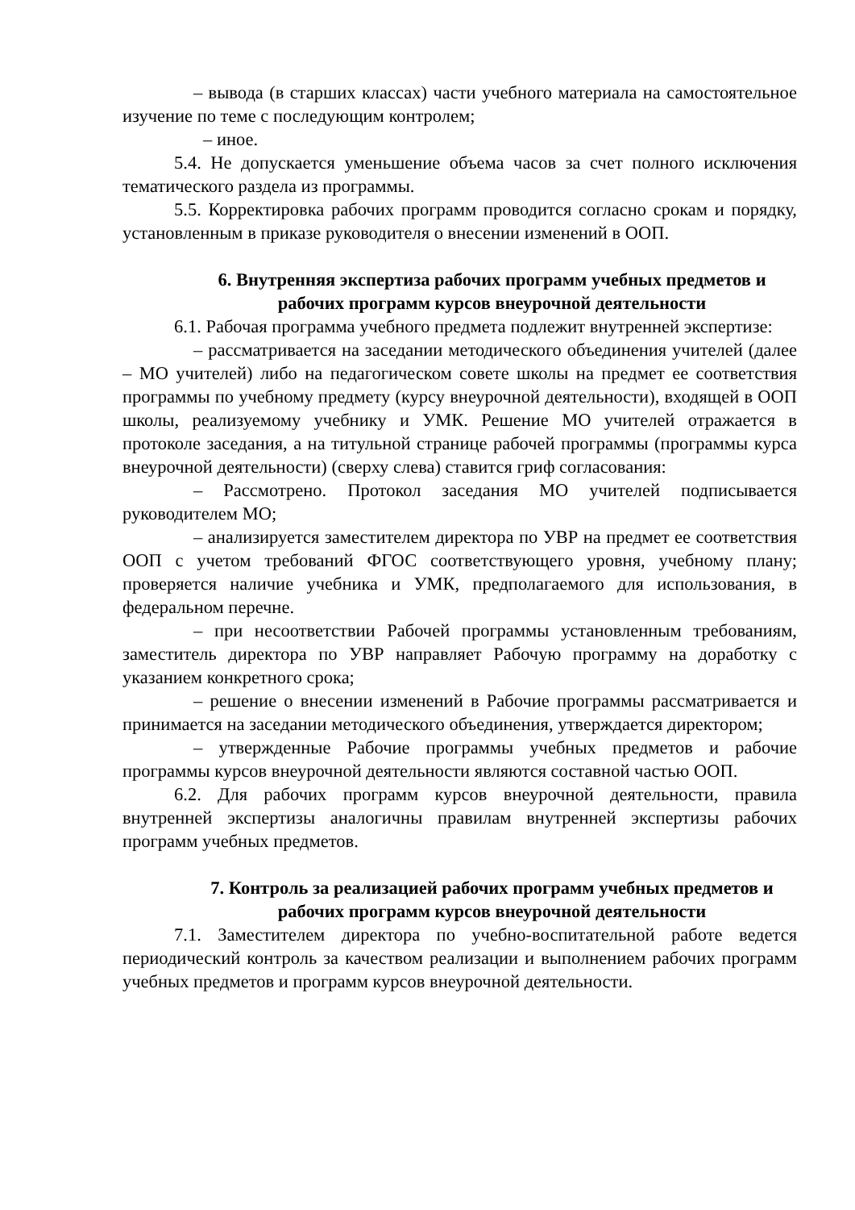– вывода (в старших классах) части учебного материала на самостоятельное изучение по теме с последующим контролем;
– иное.
5.4. Не допускается уменьшение объема часов за счет полного исключения тематического раздела из программы.
5.5. Корректировка рабочих программ проводится согласно срокам и порядку, установленным в приказе руководителя о внесении изменений в ООП.
6. Внутренняя экспертиза рабочих программ учебных предметов и рабочих программ курсов внеурочной деятельности
6.1. Рабочая программа учебного предмета подлежит внутренней экспертизе:
– рассматривается на заседании методического объединения учителей (далее – МО учителей) либо на педагогическом совете школы на предмет ее соответствия программы по учебному предмету (курсу внеурочной деятельности), входящей в ООП школы, реализуемому учебнику и УМК. Решение МО учителей отражается в протоколе заседания, а на титульной странице рабочей программы (программы курса внеурочной деятельности) (сверху слева) ставится гриф согласования:
– Рассмотрено. Протокол заседания МО учителей подписывается руководителем МО;
– анализируется заместителем директора по УВР на предмет ее соответствия ООП с учетом требований ФГОС соответствующего уровня, учебному плану; проверяется наличие учебника и УМК, предполагаемого для использования, в федеральном перечне.
– при несоответствии Рабочей программы установленным требованиям, заместитель директора по УВР направляет Рабочую программу на доработку с указанием конкретного срока;
– решение о внесении изменений в Рабочие программы рассматривается и принимается на заседании методического объединения, утверждается директором;
– утвержденные Рабочие программы учебных предметов и рабочие программы курсов внеурочной деятельности являются составной частью ООП.
6.2. Для рабочих программ курсов внеурочной деятельности, правила внутренней экспертизы аналогичны правилам внутренней экспертизы рабочих программ учебных предметов.
7. Контроль за реализацией рабочих программ учебных предметов и рабочих программ курсов внеурочной деятельности
7.1. Заместителем директора по учебно-воспитательной работе ведется периодический контроль за качеством реализации и выполнением рабочих программ учебных предметов и программ курсов внеурочной деятельности.